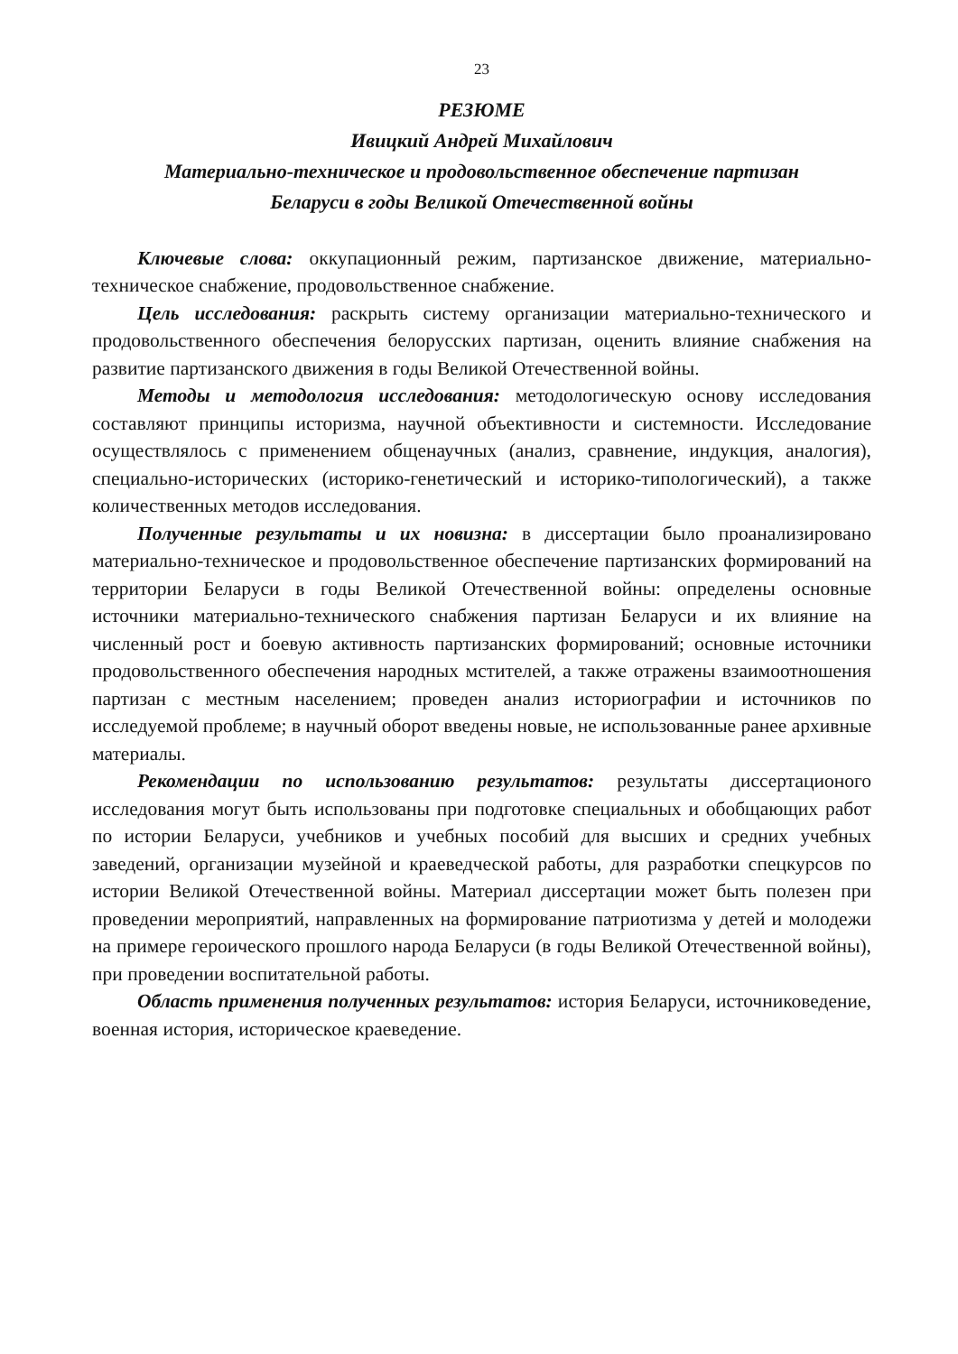23
РЕЗЮМЕ
Ивицкий Андрей Михайлович
Материально-техническое и продовольственное обеспечение партизан
Беларуси в годы Великой Отечественной войны
Ключевые слова: оккупационный режим, партизанское движение, материально-техническое снабжение, продовольственное снабжение.
Цель исследования: раскрыть систему организации материально-технического и продовольственного обеспечения белорусских партизан, оценить влияние снабжения на развитие партизанского движения в годы Великой Отечественной войны.
Методы и методология исследования: методологическую основу исследования составляют принципы историзма, научной объективности и системности. Исследование осуществлялось с применением общенаучных (анализ, сравнение, индукция, аналогия), специально-исторических (историко-генетический и историко-типологический), а также количественных методов исследования.
Полученные результаты и их новизна: в диссертации было проанализировано материально-техническое и продовольственное обеспечение партизанских формирований на территории Беларуси в годы Великой Отечественной войны: определены основные источники материально-технического снабжения партизан Беларуси и их влияние на численный рост и боевую активность партизанских формирований; основные источники продовольственного обеспечения народных мстителей, а также отражены взаимоотношения партизан с местным населением; проведен анализ историографии и источников по исследуемой проблеме; в научный оборот введены новые, не использованные ранее архивные материалы.
Рекомендации по использованию результатов: результаты диссертационого исследования могут быть использованы при подготовке специальных и обобщающих работ по истории Беларуси, учебников и учебных пособий для высших и средних учебных заведений, организации музейной и краеведческой работы, для разработки спецкурсов по истории Великой Отечественной войны. Материал диссертации может быть полезен при проведении мероприятий, направленных на формирование патриотизма у детей и молодежи на примере героического прошлого народа Беларуси (в годы Великой Отечественной войны), при проведении воспитательной работы.
Область применения полученных результатов: история Беларуси, источниковедение, военная история, историческое краеведение.